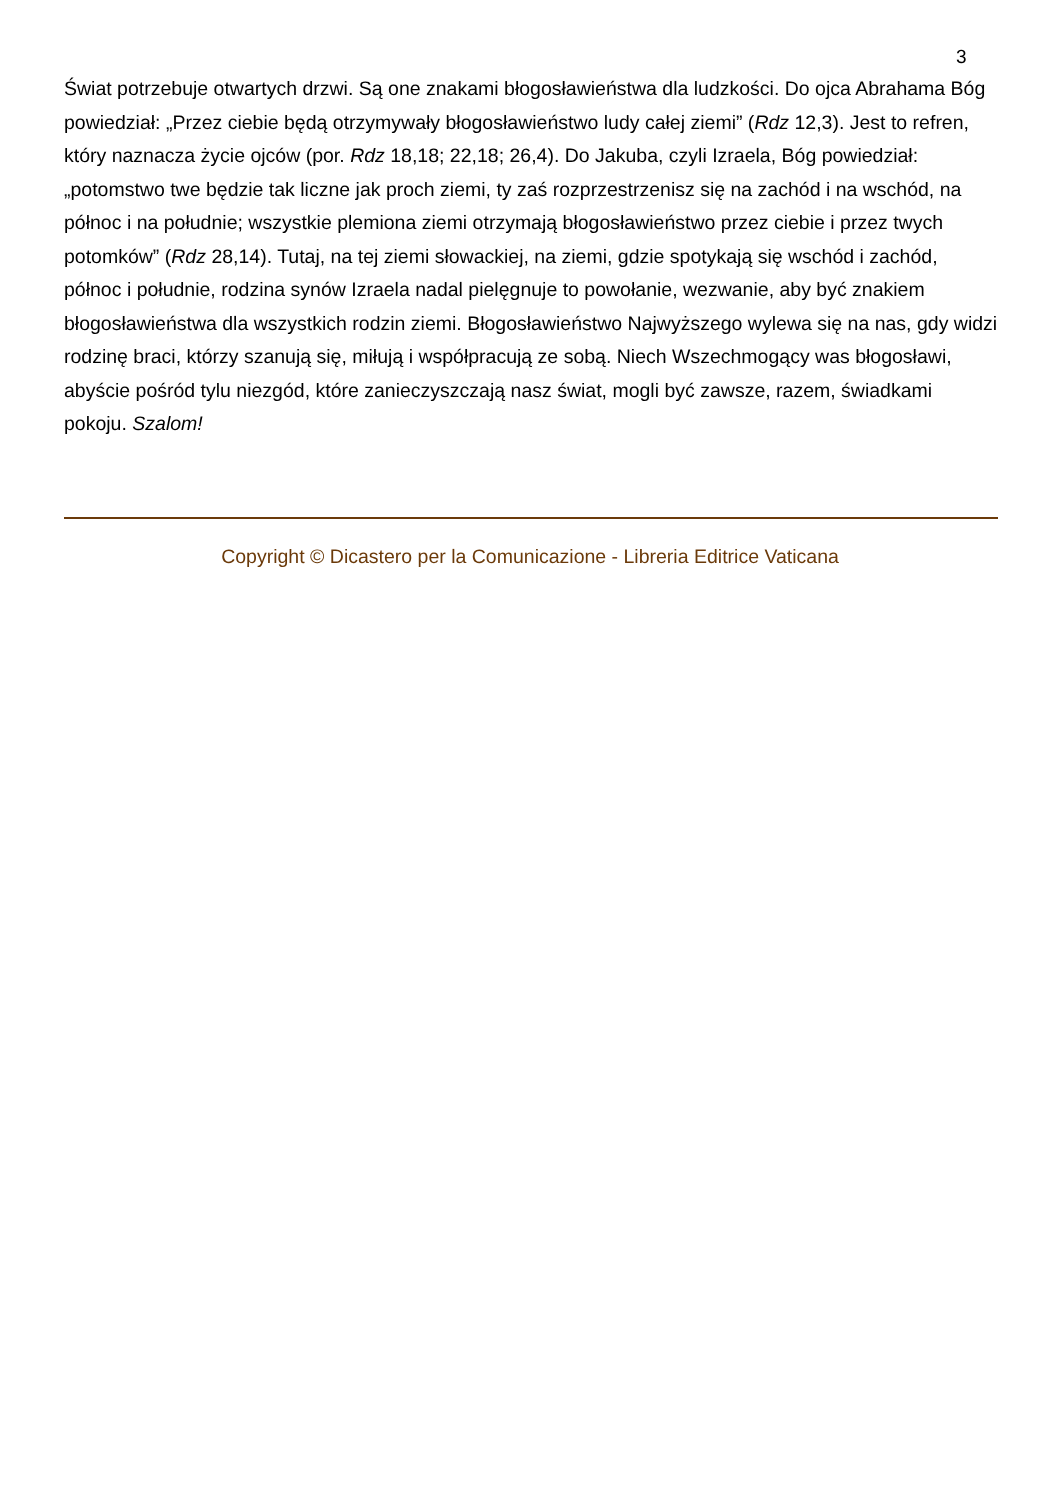3
Świat potrzebuje otwartych drzwi. Są one znakami błogosławieństwa dla ludzkości. Do ojca Abrahama Bóg powiedział: „Przez ciebie będą otrzymywały błogosławieństwo ludy całej ziemi” (Rdz 12,3). Jest to refren, który naznacza życie ojców (por. Rdz 18,18; 22,18; 26,4). Do Jakuba, czyli Izraela, Bóg powiedział: „potomstwo twe będzie tak liczne jak proch ziemi, ty zaś rozprzestrzenisz się na zachód i na wschód, na północ i na południe; wszystkie plemiona ziemi otrzymają błogosławieństwo przez ciebie i przez twych potomków” (Rdz 28,14). Tutaj, na tej ziemi słowackiej, na ziemi, gdzie spotykają się wschód i zachód, północ i południe, rodzina synów Izraela nadal pielęgnuje to powołanie, wezwanie, aby być znakiem błogosławieństwa dla wszystkich rodzin ziemi. Błogosławieństwo Najwyższego wylewa się na nas, gdy widzi rodzinę braci, którzy szanują się, miłują i współpracują ze sobą. Niech Wszechmogący was błogosławi, abyście pośród tylu niezgód, które zanieczyszczają nasz świat, mogli być zawsze, razem, świadkami pokoju. Szalom!
Copyright © Dicastero per la Comunicazione - Libreria Editrice Vaticana